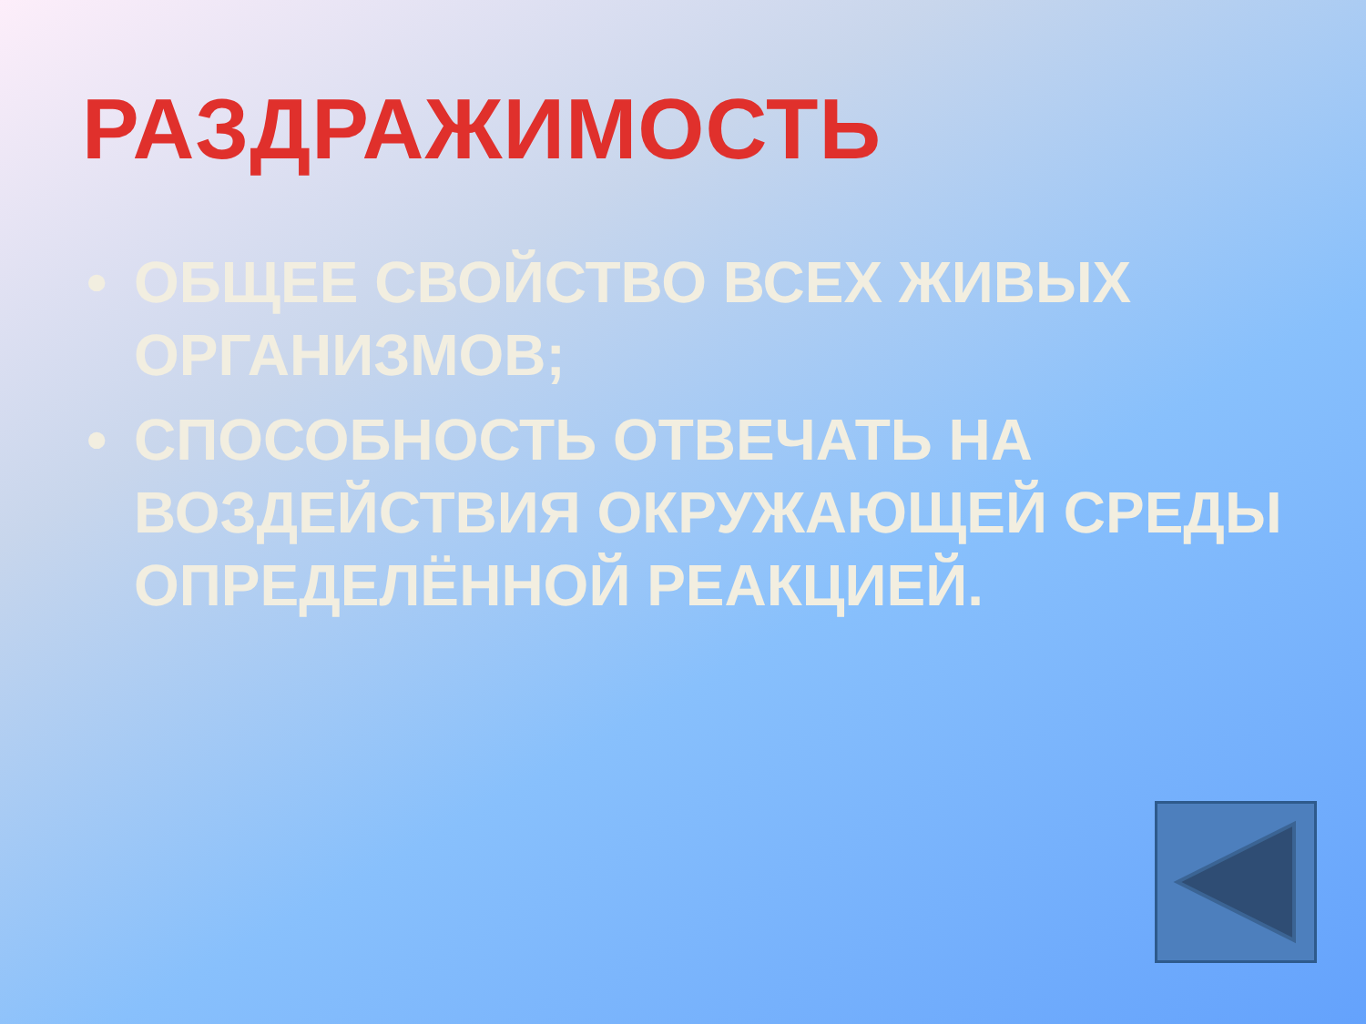РАЗДРАЖИМОСТЬ
• ОБЩЕЕ СВОЙСТВО ВСЕХ ЖИВЫХ ОРГАНИЗМОВ;
• СПОСОБНОСТЬ ОТВЕЧАТЬ НА ВОЗДЕЙСТВИЯ ОКРУЖАЮЩЕЙ СРЕДЫ ОПРЕДЕЛЁННОЙ РЕАКЦИЕЙ.